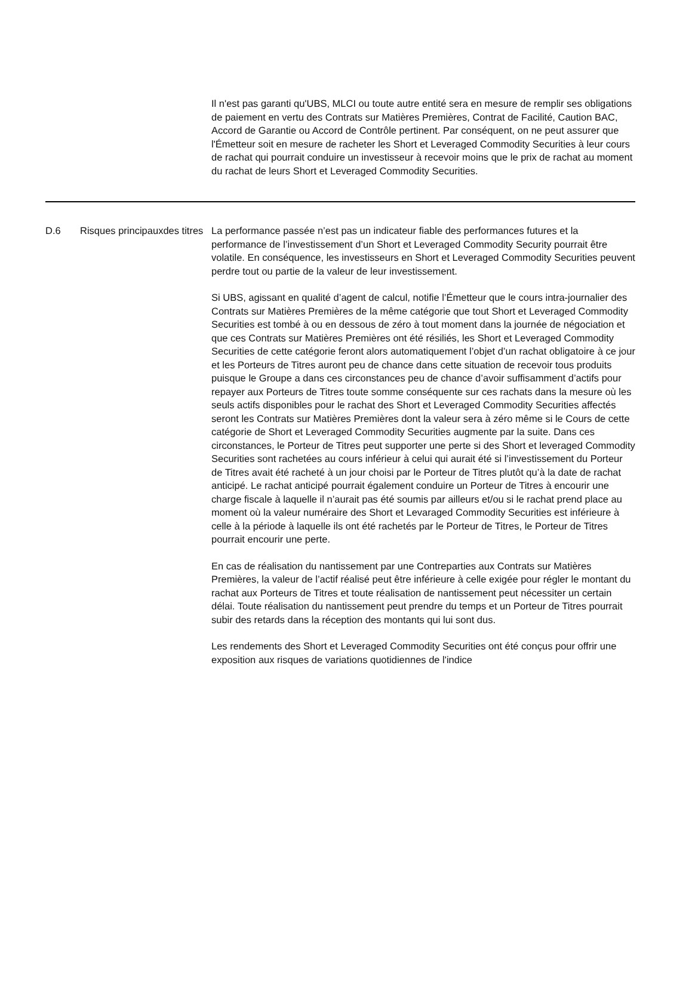Il n'est pas garanti qu'UBS, MLCI ou toute autre entité sera en mesure de remplir ses obligations de paiement en vertu des Contrats sur Matières Premières, Contrat de Facilité, Caution BAC, Accord de Garantie ou Accord de Contrôle pertinent. Par conséquent, on ne peut assurer que l'Émetteur soit en mesure de racheter les Short et Leveraged Commodity Securities à leur cours de rachat qui pourrait conduire un investisseur à recevoir moins que le prix de rachat au moment du rachat de leurs Short et Leveraged Commodity Securities.
| D.6 | Risques principauxdes titres | La performance passée n’est pas un indicateur fiable des performances futures et la performance de l’investissement d’un Short et Leveraged Commodity Security pourrait être volatile. En conséquence, les investisseurs en Short et Leveraged Commodity Securities peuvent perdre tout ou partie de la valeur de leur investissement. Si UBS, agissant en qualité d’agent de calcul, notifie l’Émetteur que le cours intra-journalier des Contrats sur Matières Premières de la même catégorie que tout Short et Leveraged Commodity Securities est tombé à ou en dessous de zéro à tout moment dans la journée de négociation et que ces Contrats sur Matières Premières ont été résiliés, les Short et Leveraged Commodity Securities de cette catégorie feront alors automatiquement l’objet d’un rachat obligatoire à ce jour et les Porteurs de Titres auront peu de chance dans cette situation de recevoir tous produits puisque le Groupe a dans ces circonstances peu de chance d’avoir suffisamment d’actifs pour repayer aux Porteurs de Titres toute somme conséquente sur ces rachats dans la mesure où les seuls actifs disponibles pour le rachat des Short et Leveraged Commodity Securities affectés seront les Contrats sur Matières Premières dont la valeur sera à zéro même si le Cours de cette catégorie de Short et Leveraged Commodity Securities augmente par la suite. Dans ces circonstances, le Porteur de Titres peut supporter une perte si des Short et leveraged Commodity Securities sont rachetées au cours inférieur à celui qui aurait été si l’investissement du Porteur de Titres avait été racheté à un jour choisi par le Porteur de Titres plutôt qu’à la date de rachat anticipé. Le rachat anticipé pourrait également conduire un Porteur de Titres à encourir une charge fiscale à laquelle il n’aurait pas été soumis par ailleurs et/ou si le rachat prend place au moment où la valeur numéraire des Short et Levaraged Commodity Securities est inférieure à celle à la période à laquelle ils ont été rachetés par le Porteur de Titres, le Porteur de Titres pourrait encourir une perte. En cas de réalisation du nantissement par une Contreparties aux Contrats sur Matières Premières, la valeur de l’actif réalisé peut être inférieure à celle exigée pour régler le montant du rachat aux Porteurs de Titres et toute réalisation de nantissement peut nécessiter un certain délai. Toute réalisation du nantissement peut prendre du temps et un Porteur de Titres pourrait subir des retards dans la réception des montants qui lui sont dus. Les rendements des Short et Leveraged Commodity Securities ont été conçus pour offrir une exposition aux risques de variations quotidiennes de l'indice |